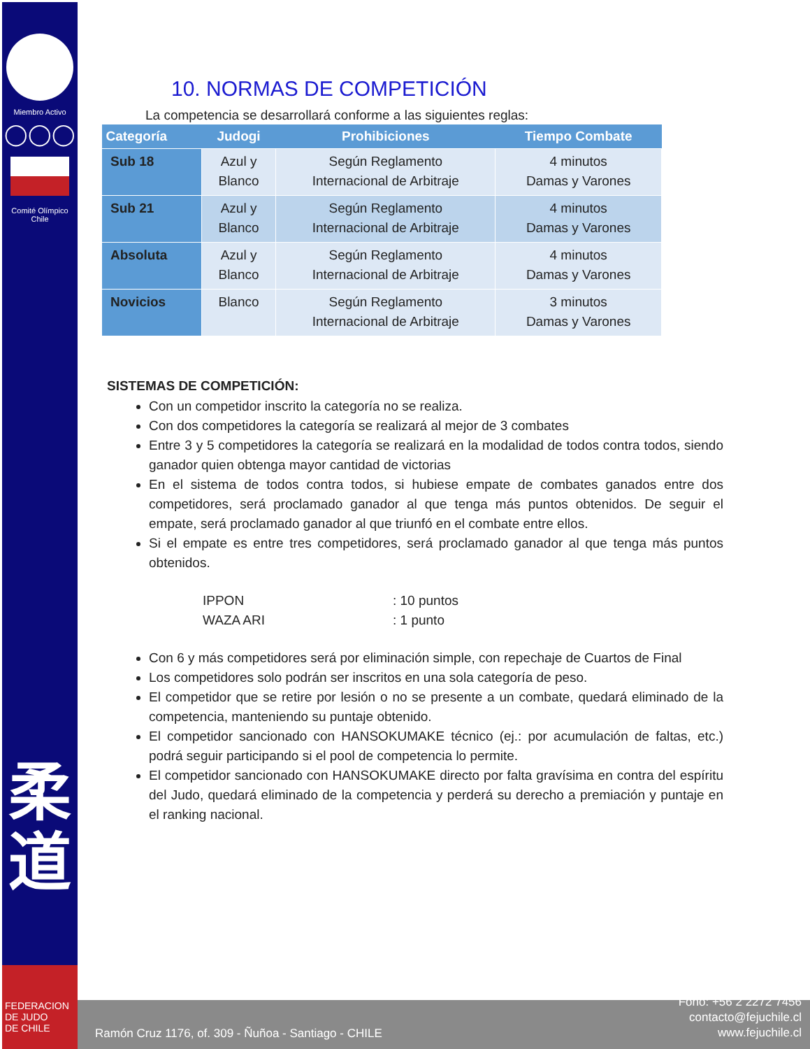Miembro Activo
◯◯◯
Comité Olímpico
Chile
柔
道
FEDERACION
DE JUDO
DE CHILE
10. NORMAS DE COMPETICIÓN
La competencia se desarrollará conforme a las siguientes reglas:
| Categoría | Judogi | Prohibiciones | Tiempo Combate |
| --- | --- | --- | --- |
| Sub 18 | Azul y Blanco | Según Reglamento Internacional de Arbitraje | 4 minutos Damas y Varones |
| Sub 21 | Azul y Blanco | Según Reglamento Internacional de Arbitraje | 4 minutos Damas y Varones |
| Absoluta | Azul y Blanco | Según Reglamento Internacional de Arbitraje | 4 minutos Damas y Varones |
| Novicios | Blanco | Según Reglamento Internacional de Arbitraje | 3 minutos Damas y Varones |
SISTEMAS DE COMPETICIÓN:
Con un competidor inscrito la categoría no se realiza.
Con dos competidores la categoría se realizará al mejor de 3 combates
Entre 3 y 5 competidores la categoría se realizará en la modalidad de todos contra todos, siendo ganador quien obtenga mayor cantidad de victorias
En el sistema de todos contra todos, si hubiese empate de combates ganados entre dos competidores, será proclamado ganador al que tenga más puntos obtenidos. De seguir el empate, será proclamado ganador al que triunfó en el combate entre ellos.
Si el empate es entre tres competidores, será proclamado ganador al que tenga más puntos obtenidos.
IPPON: 10 puntos
WAZA ARI: 1 punto
Con 6 y más competidores será por eliminación simple, con repechaje de Cuartos de Final
Los competidores solo podrán ser inscritos en una sola categoría de peso.
El competidor que se retire por lesión o no se presente a un combate, quedará eliminado de la competencia, manteniendo su puntaje obtenido.
El competidor sancionado con HANSOKUMAKE técnico (ej.: por acumulación de faltas, etc.) podrá seguir participando si el pool de competencia lo permite.
El competidor sancionado con HANSOKUMAKE directo por falta gravísima en contra del espíritu del Judo, quedará eliminado de la competencia y perderá su derecho a premiación y puntaje en el ranking nacional.
Ramón Cruz 1176, of. 309 - Ñuñoa - Santiago - CHILE
Fono: +56 2 2272 7456
contacto@fejuchile.cl
www.fejuchile.cl